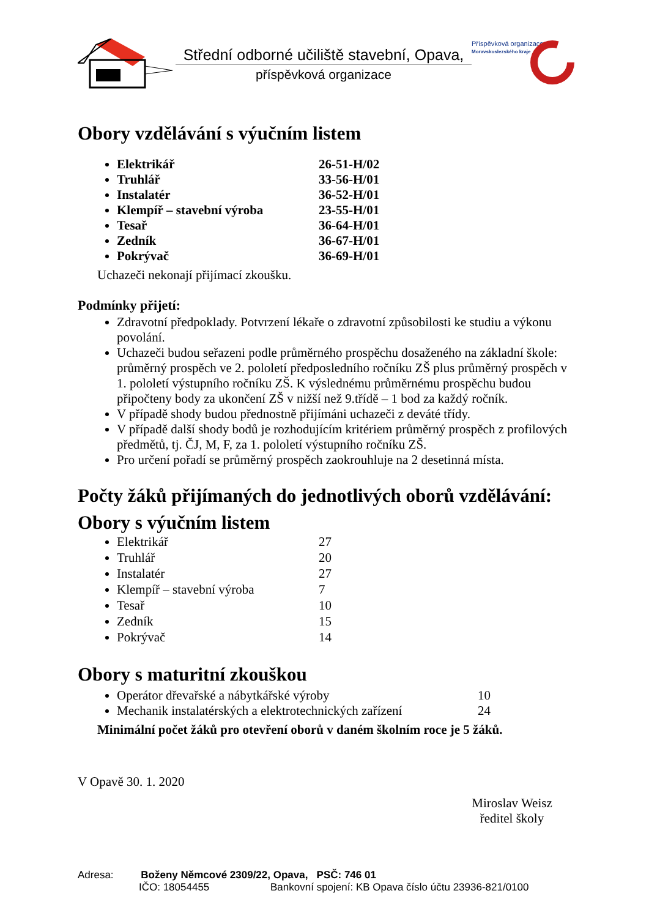Střední odborné učiliště stavební, Opava,
příspěvková organizace
Příspěvková organizace
Moravskoslezského kraje
Obory vzdělávání s výučním listem
Elektrikář 26-51-H/02
Truhlář 33-56-H/01
Instalatér 36-52-H/01
Klempíř – stavební výroba 23-55-H/01
Tesař 36-64-H/01
Zedník 36-67-H/01
Pokrývač 36-69-H/01
Uchazeči nekonají přijímací zkoušku.
Podmínky přijetí:
Zdravotní předpoklady. Potvrzení lékaře o zdravotní způsobilosti ke studiu a výkonu povolání.
Uchazeči budou seřazeni podle průměrného prospěchu dosaženého na základní škole: průměrný prospěch ve 2. pololetí předposledního ročníku ZŠ plus průměrný prospěch v 1. pololetí výstupního ročníku ZŠ. K výslednému průměrnému prospěchu budou připočteny body za ukončení ZŠ v nižší než 9.třídě – 1 bod za každý ročník.
V případě shody budou přednostně přijímáni uchazeči z deváté třídy.
V případě další shody bodů je rozhodujícím kritériem průměrný prospěch z profilových předmětů, tj. ČJ, M, F, za 1. pololetí výstupního ročníku ZŠ.
Pro určení pořadí se průměrný prospěch zaokrouhluje na 2 desetinná místa.
Počty žáků přijímaných do jednotlivých oborů vzdělávání:
Obory s výučním listem
Elektrikář 27
Truhlář 20
Instalatér 27
Klempíř – stavební výroba 7
Tesař 10
Zedník 15
Pokrývač 14
Obory s maturitní zkouškou
Operátor dřevařské a nábytkářské výroby 10
Mechanik instalatérských a elektrotechnických zařízení 24
Minimální počet žáků pro otevření oborů v daném školním roce je 5 žáků.
V Opavě 30. 1. 2020
Miroslav Weisz
ředitel školy
Adresa: Boženy Němcové 2309/22, Opava, PSČ: 746 01
IČO: 18054455 Bankovní spojení: KB Opava číslo účtu 23936-821/0100